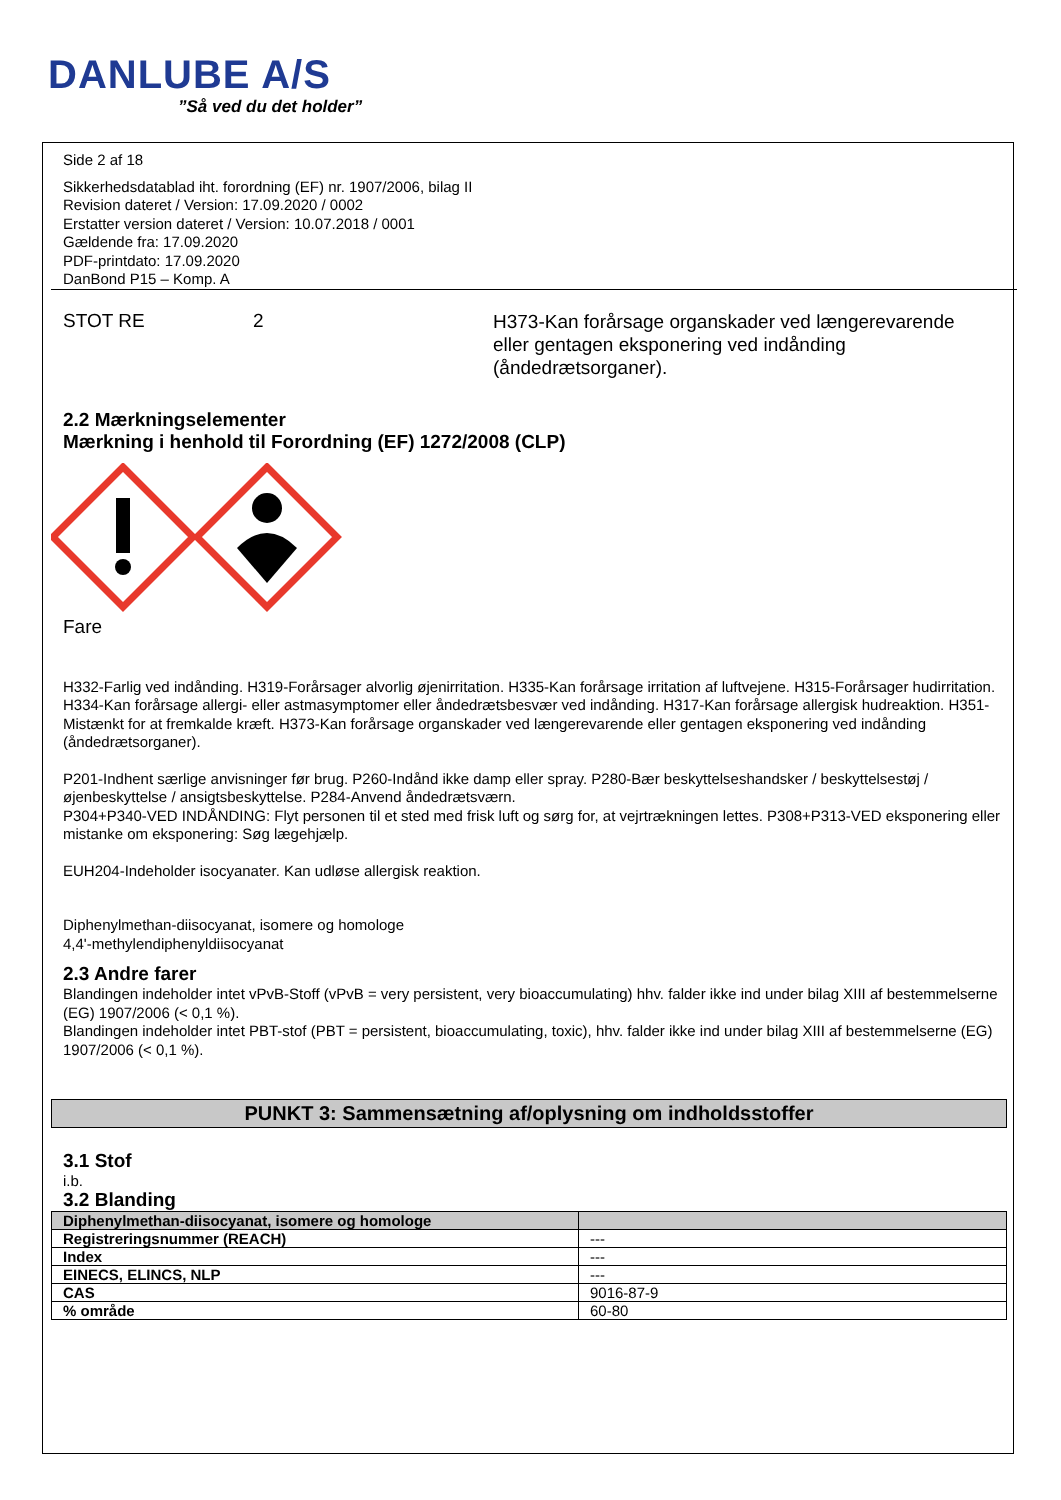DANLUBE A/S
”Så ved du det holder”
Side 2 af 18
Sikkerhedsdatablad iht. forordning (EF) nr. 1907/2006, bilag II
Revision dateret / Version: 17.09.2020 / 0002
Erstatter version dateret / Version: 10.07.2018 / 0001
Gældende fra: 17.09.2020
PDF-printdato: 17.09.2020
DanBond P15 – Komp. A
STOT RE 2
H373-Kan forårsage organskader ved længerevarende eller gentagen eksponering ved indånding (åndedrætsorganer).
2.2 Mærkningselementer
Mærkning i henhold til Forordning (EF) 1272/2008 (CLP)
Fare
H332-Farlig ved indånding. H319-Forårsager alvorlig øjenirritation. H335-Kan forårsage irritation af luftvejene. H315-Forårsager hudirritation. H334-Kan forårsage allergi- eller astmasymptomer eller åndedrætsbesvær ved indånding. H317-Kan forårsage allergisk hudreaktion. H351-Mistænkt for at fremkalde kræft. H373-Kan forårsage organskader ved længerevarende eller gentagen eksponering ved indånding (åndedrætsorganer).
P201-Indhent særlige anvisninger før brug. P260-Indånd ikke damp eller spray. P280-Bær beskyttelseshandsker / beskyttelsestøj / øjenbeskyttelse / ansigtsbeskyttelse. P284-Anvend åndedrætsværn.
P304+P340-VED INDÅNDING: Flyt personen til et sted med frisk luft og sørg for, at vejrtrækningen lettes. P308+P313-VED eksponering eller mistanke om eksponering: Søg lægehjælp.
EUH204-Indeholder isocyanater. Kan udløse allergisk reaktion.
Diphenylmethan-diisocyanat, isomere og homologe
4,4'-methylendiphenyldiisocyanat
2.3 Andre farer
Blandingen indeholder intet vPvB-Stoff (vPvB = very persistent, very bioaccumulating) hhv. falder ikke ind under bilag XIII af bestemmelserne (EG) 1907/2006 (< 0,1 %).
Blandingen indeholder intet PBT-stof (PBT = persistent, bioaccumulating, toxic), hhv. falder ikke ind under bilag XIII af bestemmelserne (EG) 1907/2006 (< 0,1 %).
PUNKT 3: Sammensætning af/oplysning om indholdsstoffer
3.1 Stof
i.b.
3.2 Blanding
| Diphenylmethan-diisocyanat, isomere og homologe | |
| --- | --- |
| Registreringsnummer (REACH) | --- |
| Index | --- |
| EINECS, ELINCS, NLP | --- |
| CAS | 9016-87-9 |
| % område | 60-80 |